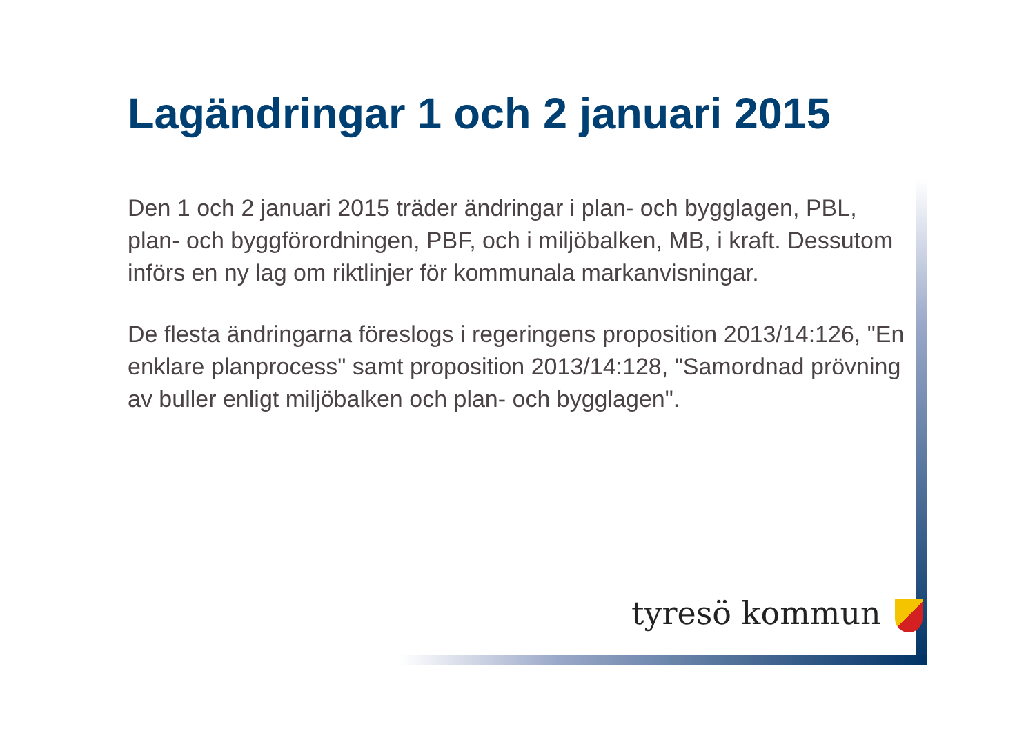Lagändringar 1 och 2 januari 2015
Den 1 och 2 januari 2015 träder ändringar i plan- och bygglagen, PBL, plan- och byggförordningen, PBF, och i miljöbalken, MB, i kraft. Dessutom införs en ny lag om riktlinjer för kommunala markanvisningar.
De flesta ändringarna föreslogs i regeringens proposition 2013/14:126, "En enklare planprocess" samt proposition 2013/14:128, "Samordnad prövning av buller enligt miljöbalken och plan- och bygglagen".
tyresö kommun